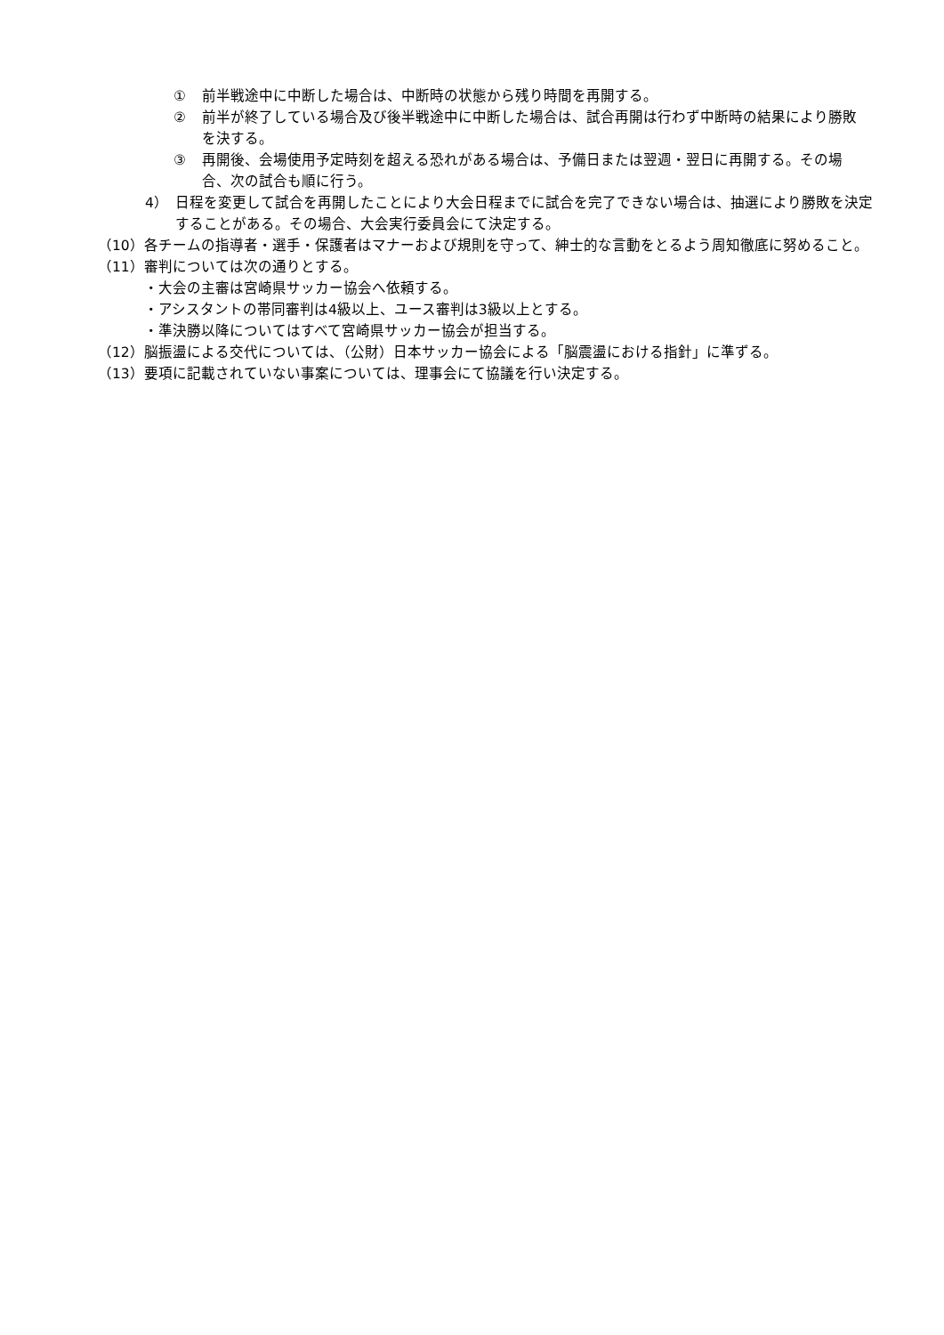① 前半戦途中に中断した場合は、中断時の状態から残り時間を再開する。
② 前半が終了している場合及び後半戦途中に中断した場合は、試合再開は行わず中断時の結果により勝敗を決する。
③ 再開後、会場使用予定時刻を超える恐れがある場合は、予備日または翌週・翌日に再開する。その場合、次の試合も順に行う。
4） 日程を変更して試合を再開したことにより大会日程までに試合を完了できない場合は、抽選により勝敗を決定することがある。その場合、大会実行委員会にて決定する。
（10） 各チームの指導者・選手・保護者はマナーおよび規則を守って、紳士的な言動をとるよう周知徹底に努めること。
（11） 審判については次の通りとする。
・大会の主審は宮崎県サッカー協会へ依頼する。
・アシスタントの帯同審判は4級以上、ユース審判は3級以上とする。
・準決勝以降についてはすべて宮崎県サッカー協会が担当する。
（12） 脳振盪による交代については、（公財）日本サッカー協会による「脳震盪における指針」に準ずる。
（13） 要項に記載されていない事案については、理事会にて協議を行い決定する。